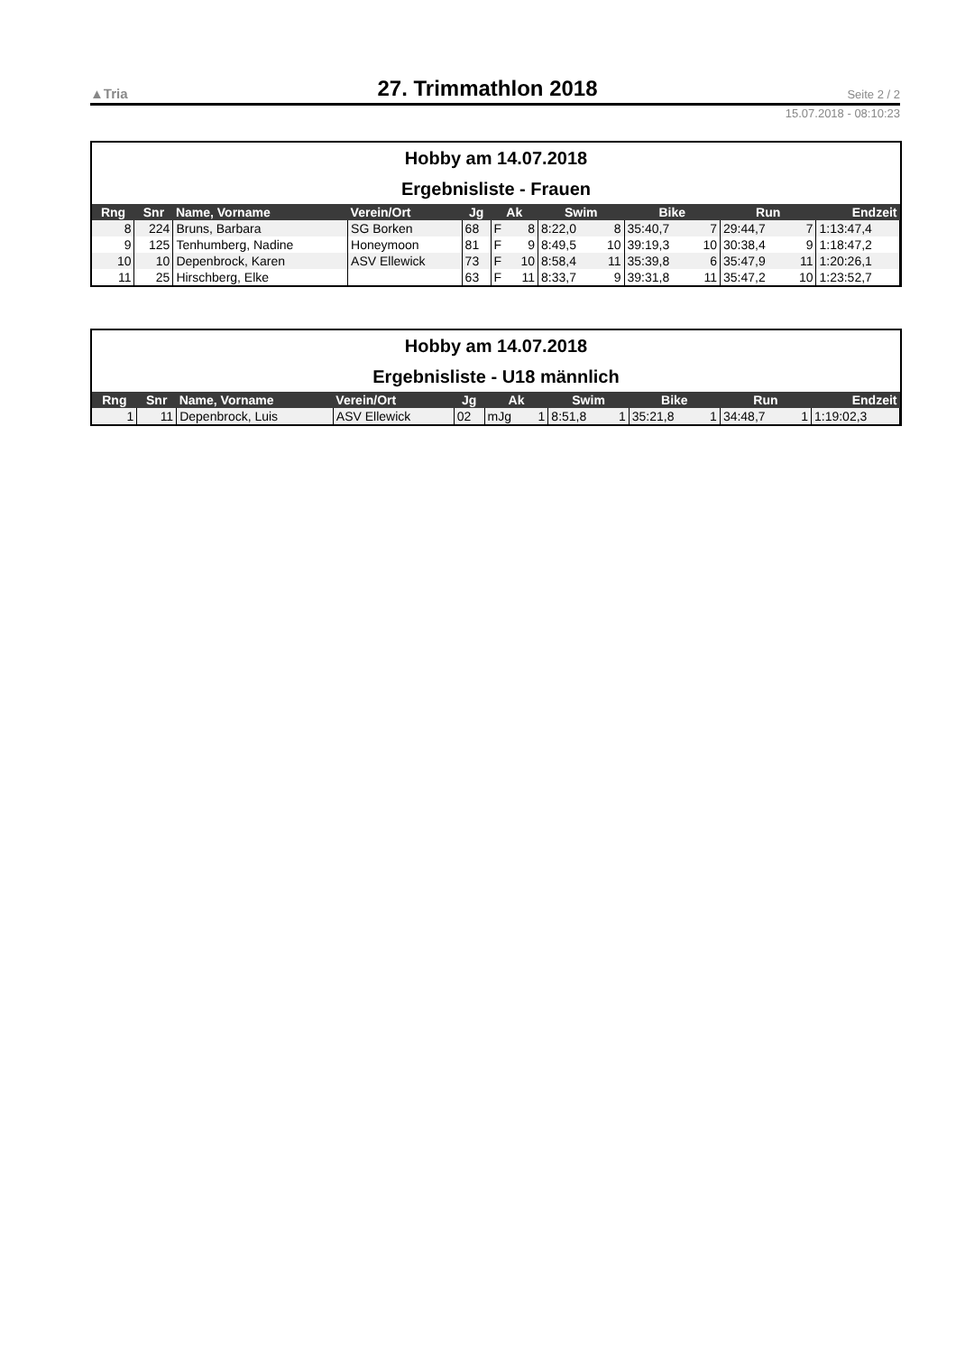▲Tria 27. Trimmathlon 2018 Seite 2 / 2
15.07.2018 - 08:10:23
Hobby am 14.07.2018
Ergebnisliste - Frauen
| Rng | Snr | Name, Vorname | Verein/Ort | Jg | Ak | | Swim | | Bike | | Run | | Endzeit |
| --- | --- | --- | --- | --- | --- | --- | --- | --- | --- | --- | --- | --- | --- |
| 8 | 224 | Bruns, Barbara | SG Borken | 68 | F | 8 | 8:22,0 | 8 | 35:40,7 | 7 | 29:44,7 | 7 | 1:13:47,4 |
| 9 | 125 | Tenhumberg, Nadine | Honeymoon | 81 | F | 9 | 8:49,5 | 10 | 39:19,3 | 10 | 30:38,4 | 9 | 1:18:47,2 |
| 10 | 10 | Depenbrock, Karen | ASV Ellewick | 73 | F | 10 | 8:58,4 | 11 | 35:39,8 | 6 | 35:47,9 | 11 | 1:20:26,1 |
| 11 | 25 | Hirschberg, Elke | | 63 | F | 11 | 8:33,7 | 9 | 39:31,8 | 11 | 35:47,2 | 10 | 1:23:52,7 |
Hobby am 14.07.2018
Ergebnisliste - U18 männlich
| Rng | Snr | Name, Vorname | Verein/Ort | Jg | Ak | | Swim | | Bike | | Run | | Endzeit |
| --- | --- | --- | --- | --- | --- | --- | --- | --- | --- | --- | --- | --- | --- |
| 1 | 11 | Depenbrock, Luis | ASV Ellewick | 02 | mJg | 1 | 8:51,8 | 1 | 35:21,8 | 1 | 34:48,7 | 1 | 1:19:02,3 |